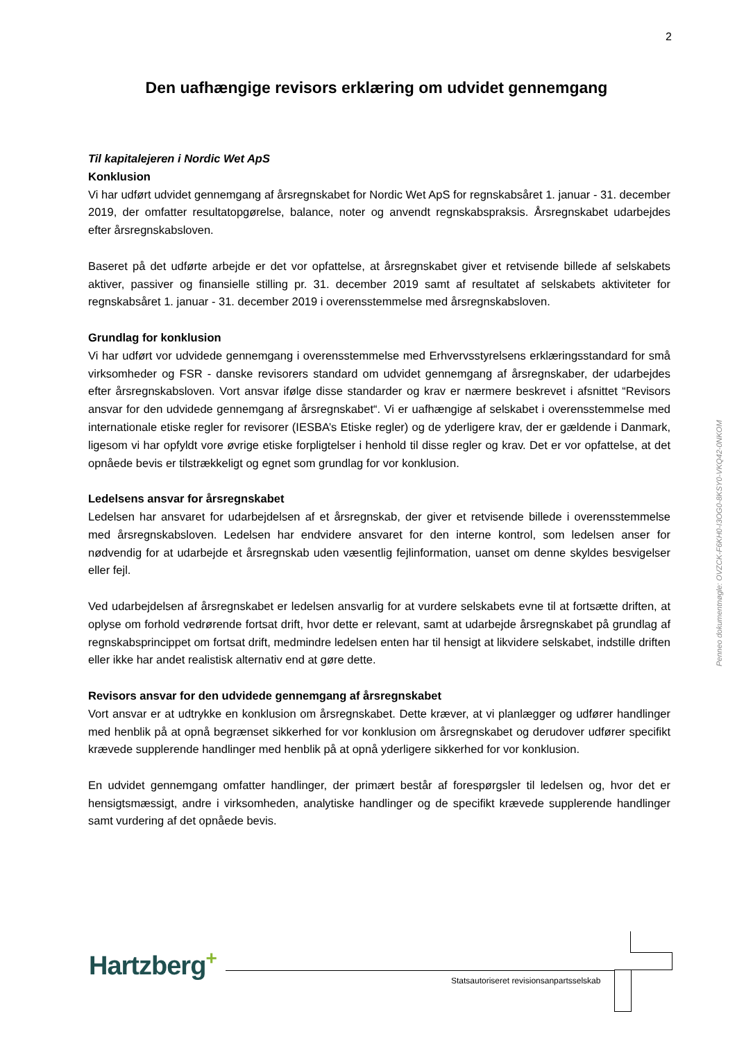2
Den uafhængige revisors erklæring om udvidet gennemgang
Til kapitalejeren i Nordic Wet ApS
Konklusion
Vi har udført udvidet gennemgang af årsregnskabet for Nordic Wet ApS for regnskabsåret 1. januar - 31. december 2019, der omfatter resultatopgørelse, balance, noter og anvendt regnskabspraksis. Årsregnskabet udarbejdes efter årsregnskabsloven.
Baseret på det udførte arbejde er det vor opfattelse, at årsregnskabet giver et retvisende billede af selskabets aktiver, passiver og finansielle stilling pr. 31. december 2019 samt af resultatet af selskabets aktiviteter for regnskabsåret 1. januar - 31. december 2019 i overensstemmelse med årsregnskabsloven.
Grundlag for konklusion
Vi har udført vor udvidede gennemgang i overensstemmelse med Erhvervsstyrelsens erklæringsstandard for små virksomheder og FSR - danske revisorers standard om udvidet gennemgang af årsregnskaber, der udarbejdes efter årsregnskabsloven. Vort ansvar ifølge disse standarder og krav er nærmere beskrevet i afsnittet “Revisors ansvar for den udvidede gennemgang af årsregnskabet“. Vi er uafhængige af selskabet i overensstemmelse med internationale etiske regler for revisorer (IESBA’s Etiske regler) og de yderligere krav, der er gældende i Danmark, ligesom vi har opfyldt vore øvrige etiske forpligtelser i henhold til disse regler og krav. Det er vor opfattelse, at det opnåede bevis er tilstrækkeligt og egnet som grundlag for vor konklusion.
Ledelsens ansvar for årsregnskabet
Ledelsen har ansvaret for udarbejdelsen af et årsregnskab, der giver et retvisende billede i overensstemmelse med årsregnskabsloven. Ledelsen har endvidere ansvaret for den interne kontrol, som ledelsen anser for nødvendig for at udarbejde et årsregnskab uden væsentlig fejlinformation, uanset om denne skyldes besvigelser eller fejl.
Ved udarbejdelsen af årsregnskabet er ledelsen ansvarlig for at vurdere selskabets evne til at fortsætte driften, at oplyse om forhold vedrørende fortsat drift, hvor dette er relevant, samt at udarbejde årsregnskabet på grundlag af regnskabsprincippet om fortsat drift, medmindre ledelsen enten har til hensigt at likvidere selskabet, indstille driften eller ikke har andet realistisk alternativ end at gøre dette.
Revisors ansvar for den udvidede gennemgang af årsregnskabet
Vort ansvar er at udtrykke en konklusion om årsregnskabet. Dette kræver, at vi planlægger og udfører handlinger med henblik på at opnå begrænset sikkerhed for vor konklusion om årsregnskabet og derudover udfører specifikt krævede supplerende handlinger med henblik på at opnå yderligere sikkerhed for vor konklusion.
En udvidet gennemgang omfatter handlinger, der primært består af forespørgsler til ledelsen og, hvor det er hensigtsmæssigt, andre i virksomheden, analytiske handlinger og de specifikt krævede supplerende handlinger samt vurdering af det opnåede bevis.
Penneo dokumentnøgle: OVZCK-F6KH0-I3OG0-8KSY0-VKQ42-0NKOM
Hartzberg<sup>+</sup>
Statsautoriseret revisionsanpartsselskab